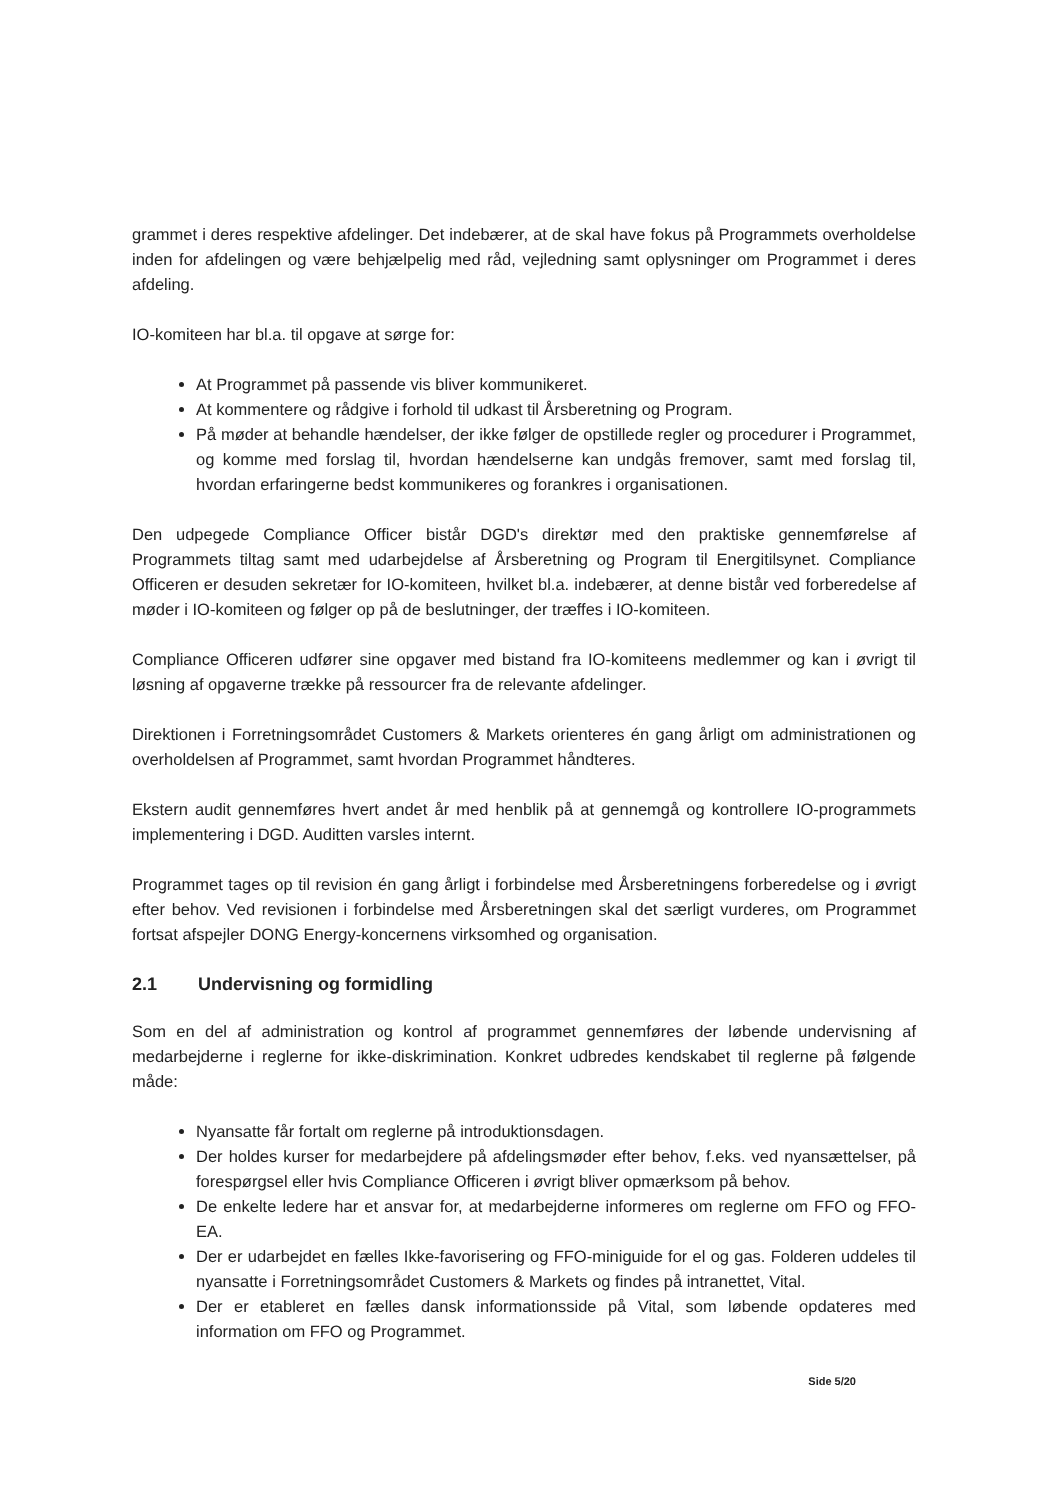grammet i deres respektive afdelinger. Det indebærer, at de skal have fokus på Programmets overholdelse inden for afdelingen og være behjælpelig med råd, vejledning samt oplysninger om Programmet i deres afdeling.
IO-komiteen har bl.a. til opgave at sørge for:
At Programmet på passende vis bliver kommunikeret.
At kommentere og rådgive i forhold til udkast til Årsberetning og Program.
På møder at behandle hændelser, der ikke følger de opstillede regler og procedurer i Programmet, og komme med forslag til, hvordan hændelserne kan undgås fremover, samt med forslag til, hvordan erfaringerne bedst kommunikeres og forankres i organisationen.
Den udpegede Compliance Officer bistår DGD's direktør med den praktiske gennemførelse af Programmets tiltag samt med udarbejdelse af Årsberetning og Program til Energitilsynet. Compliance Officeren er desuden sekretær for IO-komiteen, hvilket bl.a. indebærer, at denne bistår ved forberedelse af møder i IO-komiteen og følger op på de beslutninger, der træffes i IO-komiteen.
Compliance Officeren udfører sine opgaver med bistand fra IO-komiteens medlemmer og kan i øvrigt til løsning af opgaverne trække på ressourcer fra de relevante afdelinger.
Direktionen i Forretningsområdet Customers & Markets orienteres én gang årligt om administrationen og overholdelsen af Programmet, samt hvordan Programmet håndteres.
Ekstern audit gennemføres hvert andet år med henblik på at gennemgå og kontrollere IO-programmets implementering i DGD. Auditten varsles internt.
Programmet tages op til revision én gang årligt i forbindelse med Årsberetningens forberedelse og i øvrigt efter behov. Ved revisionen i forbindelse med Årsberetningen skal det særligt vurderes, om Programmet fortsat afspejler DONG Energy-koncernens virksomhed og organisation.
2.1 Undervisning og formidling
Som en del af administration og kontrol af programmet gennemføres der løbende undervisning af medarbejderne i reglerne for ikke-diskrimination. Konkret udbredes kendskabet til reglerne på følgende måde:
Nyansatte får fortalt om reglerne på introduktionsdagen.
Der holdes kurser for medarbejdere på afdelingsmøder efter behov, f.eks. ved nyansættelser, på forespørgsel eller hvis Compliance Officeren i øvrigt bliver opmærksom på behov.
De enkelte ledere har et ansvar for, at medarbejderne informeres om reglerne om FFO og FFO-EA.
Der er udarbejdet en fælles Ikke-favorisering og FFO-miniguide for el og gas. Folderen uddeles til nyansatte i Forretningsområdet Customers & Markets og findes på intranettet, Vital.
Der er etableret en fælles dansk informationsside på Vital, som løbende opdateres med information om FFO og Programmet.
Side 5/20